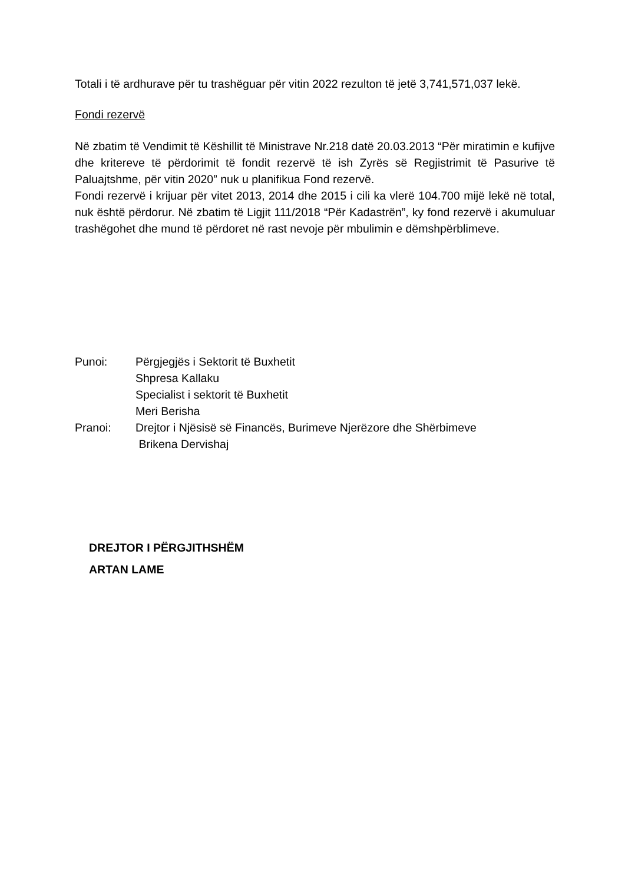Totali i të ardhurave për tu trashëguar për vitin 2022 rezulton të jetë 3,741,571,037 lekë.
Fondi rezervë
Në zbatim të Vendimit të Këshillit të Ministrave Nr.218 datë 20.03.2013 “Për miratimin e kufijve dhe kritereve të përdorimit të fondit rezervë të ish Zyrës së Regjistrimit të Pasurive të Paluajtshme, për vitin 2020” nuk u planifikua Fond rezervë.
Fondi rezervë i krijuar për vitet 2013, 2014 dhe 2015 i cili ka vlerë 104.700 mijë lekë në total, nuk është përdorur. Në zbatim të Ligjit 111/2018 “Për Kadastrën”, ky fond rezervë i akumuluar trashëgohet dhe mund të përdoret në rast nevoje për mbulimin e dëmshpërblimeve.
Punoi: Përgjegjës i Sektorit të Buxhetit
Shpresa Kallaku
Specialist i sektorit të Buxhetit
Meri Berisha
Pranoi: Drejtor i Njësisë së Financës, Burimeve Njerëzore dhe Shërbimeve
Brikena Dervishaj
DREJTOR I PËRGJITHSHËM
ARTAN LAME